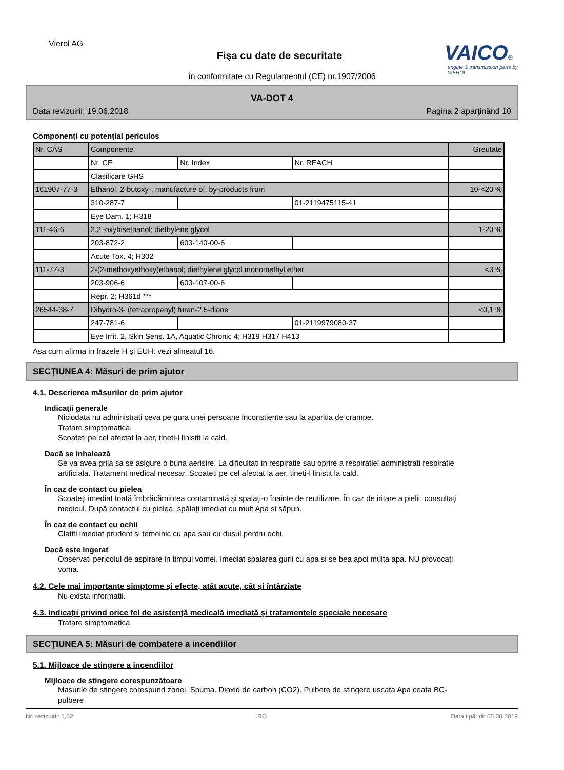Vierol AG
Fişa cu date de securitate
în conformitate cu Regulamentul (CE) nr.1907/2006
VAICO®
engine & transmission parts by VIEROL
VA-DOT 4
Data revizuirii: 19.06.2018 Pagina 2 aparţinând 10
Componenţi cu potenţial periculos
| Nr. CAS | Componente | | | Greutate |
| | Nr. CE | Nr. Index | Nr. REACH | |
| | Clasificare GHS | | | |
| 161907-77-3 | Ethanol, 2-butoxy-, manufacture of, by-products from | | | 10-<20 % |
| | 310-287-7 | | 01-2119475115-41 | |
| | Eye Dam. 1; H318 | | | |
| 111-46-6 | 2,2'-oxybisethanol; diethylene glycol | | | 1-20 % |
| | 203-872-2 | 603-140-00-6 | | |
| | Acute Tox. 4; H302 | | | |
| 111-77-3 | 2-(2-methoxyethoxy)ethanol; diethylene glycol monomethyl ether | | | <3 % |
| | 203-906-6 | 603-107-00-6 | | |
| | Repr. 2; H361d *** | | | |
| 26544-38-7 | Dihydro-3- (tetrapropenyl) furan-2,5-dione | | | <0,1 % |
| | 247-781-6 | | 01-2119979080-37 | |
| | Eye Irrit. 2, Skin Sens. 1A, Aquatic Chronic 4; H319 H317 H413 | | | |
Asa cum afirma in frazele H şi EUH: vezi alineatul 16.
SECŢIUNEA 4: Măsuri de prim ajutor
4.1. Descrierea măsurilor de prim ajutor
Indicaţii generale
Niciodata nu administrati ceva pe gura unei persoane inconstiente sau la aparitia de crampe.
Tratare simptomatica.
Scoateti pe cel afectat la aer, tineti-l linistit la cald.
Dacă se inhalează
Se va avea grija sa se asigure o buna aerisire. La dificultati in respiratie sau oprire a respiratiei administrati respiratie artificiala. Tratament medical necesar. Scoateti pe cel afectat la aer, tineti-l linistit la cald.
În caz de contact cu pielea
Scoateţi imediat toată îmbrăcămintea contaminată şi spalaţi-o înainte de reutilizare. În caz de iritare a pielii: consultaţi medicul. După contactul cu pielea, spălaţi imediat cu mult Apa si săpun.
În caz de contact cu ochii
Clatiti imediat prudent si temeinic cu apa sau cu dusul pentru ochi.
Dacă este ingerat
Observati pericolul de aspirare in timpul vomei. Imediat spalarea gurii cu apa si se bea apoi multa apa. NU provocaţi voma.
4.2. Cele mai importante simptome şi efecte, atât acute, cât şi întârziate
Nu exista informatii.
4.3. Indicaţii privind orice fel de asistenţă medicală imediată şi tratamentele speciale necesare
Tratare simptomatica.
SECŢIUNEA 5: Măsuri de combatere a incendiilor
5.1. Mijloace de stingere a incendiilor
Mijloace de stingere corespunzătoare
Masurile de stingere corespund zonei. Spuma. Dioxid de carbon (CO2). Pulbere de stingere uscata Apa ceata BC-pulbere
Nr. revizuirii: 1,02 RO Data tipăririi: 05.08.2019